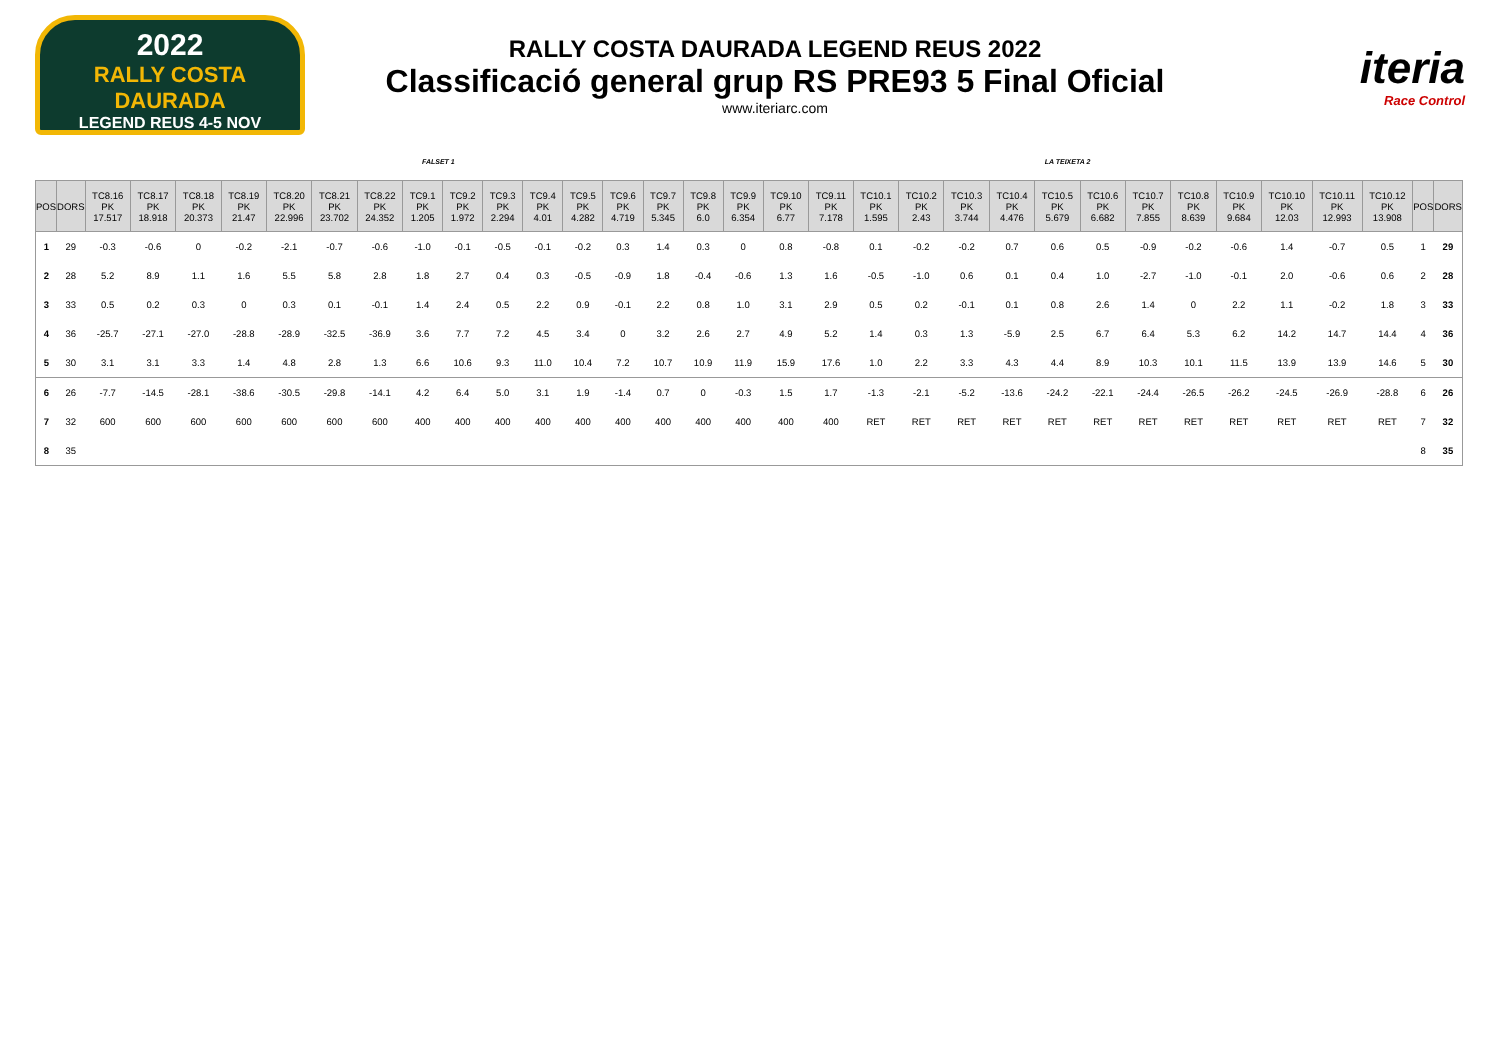2022
RALLY COSTA DAURADA
LEGEND REUS 4-5 NOV
RALLY COSTA DAURADA LEGEND REUS 2022
Classificació general grup RS PRE93 5 Final Oficial
www.iteriarc.com
iteria
Race Control
FALSET 1 LA TEIXETA 2
| POS | DORS | TC8.16 PK 17.517 | TC8.17 PK 18.918 | TC8.18 PK 20.373 | TC8.19 PK 21.47 | TC8.20 PK 22.996 | TC8.21 PK 23.702 | TC8.22 PK 24.352 | TC9.1 PK 1.205 | TC9.2 PK 1.972 | TC9.3 PK 2.294 | TC9.4 PK 4.01 | TC9.5 PK 4.282 | TC9.6 PK 4.719 | TC9.7 PK 5.345 | TC9.8 PK 6.0 | TC9.9 PK 6.354 | TC9.10 PK 6.77 | TC9.11 PK 7.178 | TC10.1 PK 1.595 | TC10.2 PK 2.43 | TC10.3 PK 3.744 | TC10.4 PK 4.476 | TC10.5 PK 5.679 | TC10.6 PK 6.682 | TC10.7 PK 7.855 | TC10.8 PK 8.639 | TC10.9 PK 9.684 | TC10.10 PK 12.03 | TC10.11 PK 12.993 | TC10.12 PK 13.908 | POS | DORS |
| --- | --- | --- | --- | --- | --- | --- | --- | --- | --- | --- | --- | --- | --- | --- | --- | --- | --- | --- | --- | --- | --- | --- | --- | --- | --- | --- | --- | --- | --- | --- | --- | --- | --- |
| 1 | 29 | -0.3 | -0.6 | 0 | -0.2 | -2.1 | -0.7 | -0.6 | -1.0 | -0.1 | -0.5 | -0.1 | -0.2 | 0.3 | 1.4 | 0.3 | 0 | 0.8 | -0.8 | 0.1 | -0.2 | -0.2 | 0.7 | 0.6 | 0.5 | -0.9 | -0.2 | -0.6 | 1.4 | -0.7 | 0.5 | 1 | 29 |
| 2 | 28 | 5.2 | 8.9 | 1.1 | 1.6 | 5.5 | 5.8 | 2.8 | 1.8 | 2.7 | 0.4 | 0.3 | -0.5 | -0.9 | 1.8 | -0.4 | -0.6 | 1.3 | 1.6 | -0.5 | -1.0 | 0.6 | 0.1 | 0.4 | 1.0 | -2.7 | -1.0 | -0.1 | 2.0 | -0.6 | 0.6 | 2 | 28 |
| 3 | 33 | 0.5 | 0.2 | 0.3 | 0 | 0.3 | 0.1 | -0.1 | 1.4 | 2.4 | 0.5 | 2.2 | 0.9 | -0.1 | 2.2 | 0.8 | 1.0 | 3.1 | 2.9 | 0.5 | 0.2 | -0.1 | 0.1 | 0.8 | 2.6 | 1.4 | 0 | 2.2 | 1.1 | -0.2 | 1.8 | 3 | 33 |
| 4 | 36 | -25.7 | -27.1 | -27.0 | -28.8 | -28.9 | -32.5 | -36.9 | 3.6 | 7.7 | 7.2 | 4.5 | 3.4 | 0 | 3.2 | 2.6 | 2.7 | 4.9 | 5.2 | 1.4 | 0.3 | 1.3 | -5.9 | 2.5 | 6.7 | 6.4 | 5.3 | 6.2 | 14.2 | 14.7 | 14.4 | 4 | 36 |
| 5 | 30 | 3.1 | 3.1 | 3.3 | 1.4 | 4.8 | 2.8 | 1.3 | 6.6 | 10.6 | 9.3 | 11.0 | 10.4 | 7.2 | 10.7 | 10.9 | 11.9 | 15.9 | 17.6 | 1.0 | 2.2 | 3.3 | 4.3 | 4.4 | 8.9 | 10.3 | 10.1 | 11.5 | 13.9 | 13.9 | 14.6 | 5 | 30 |
| 6 | 26 | -7.7 | -14.5 | -28.1 | -38.6 | -30.5 | -29.8 | -14.1 | 4.2 | 6.4 | 5.0 | 3.1 | 1.9 | -1.4 | 0.7 | 0 | -0.3 | 1.5 | 1.7 | -1.3 | -2.1 | -5.2 | -13.6 | -24.2 | -22.1 | -24.4 | -26.5 | -26.2 | -24.5 | -26.9 | -28.8 | 6 | 26 |
| 7 | 32 | 600 | 600 | 600 | 600 | 600 | 600 | 600 | 400 | 400 | 400 | 400 | 400 | 400 | 400 | 400 | 400 | 400 | 400 | RET | RET | RET | RET | RET | RET | RET | RET | RET | RET | RET | RET | 7 | 32 |
| 8 | 35 | | | | | | | | | | | | | | | | | | | | | | | | | | | | | | | 8 | 35 |